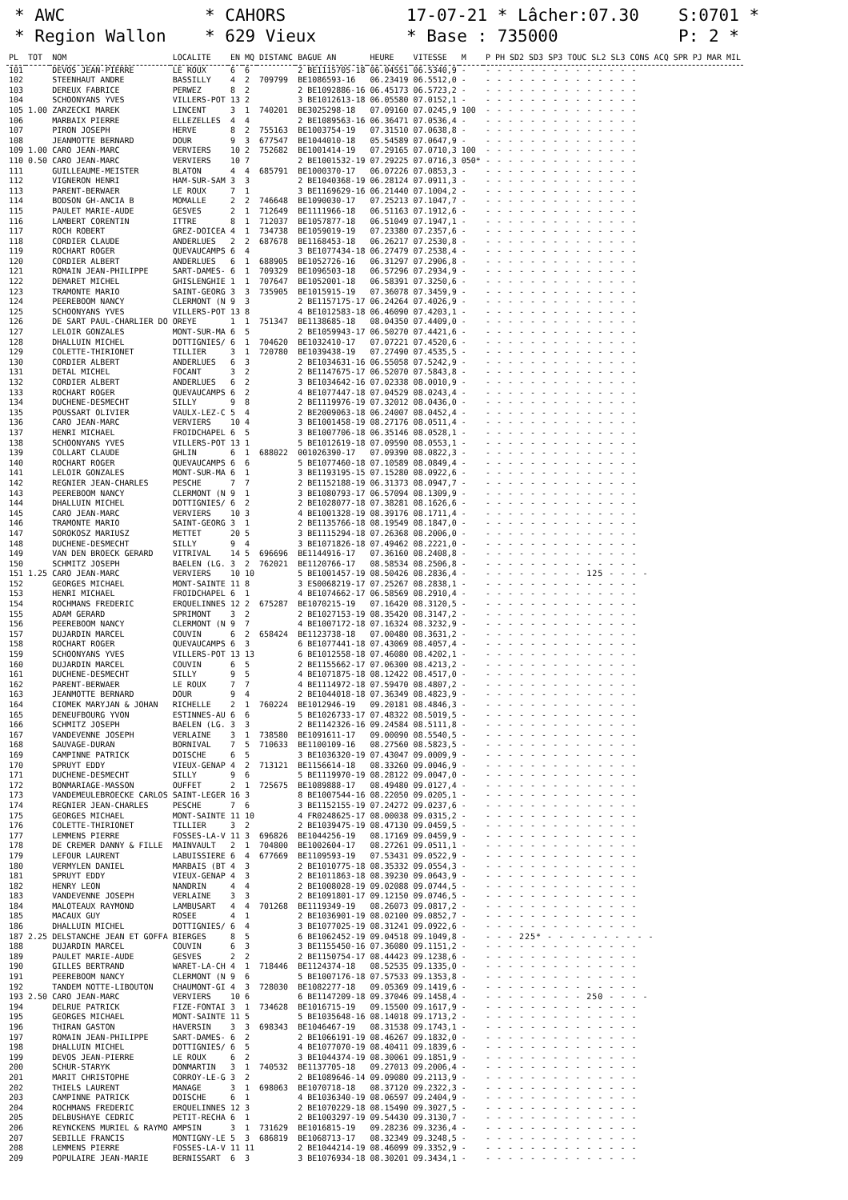* AWC
* CAHORS
17-07-21 * Lâcher:07.30
S:0701 *
* Region Wallon
* 629 Vieux
* Base : 735000
P: 2 *
| PL | TOT | NOM | LOCALITE | EN | MQ | DISTANC | BAGUE AN | HEURE | VITESSE | M | P PH SD2 SD3 SP3 TOUC SL2 SL3 CONS ACQ SPR PJ MAR MIL |
| --- | --- | --- | --- | --- | --- | --- | --- | --- | --- | --- | --- |
| 101 | | DEVOS JEAN-PIERRE | LE ROUX | 6 | 6 | | 2 BE1115705-18 | 06.04551 | 06.5340,9 | - | - - - - - - - - - - - - - - |
| 102 | | STEENHAUT ANDRE | BASSILLY | 4 | 2 | 709799 | BE1086593-16 | 06.23419 | 06.5512,0 | - | - - - - - - - - - - - - - - |
| 103 | | DEREUX FABRICE | PERWEZ | 8 | 2 | | 2 BE1092886-16 | 06.45173 | 06.5723,2 | - | - - - - - - - - - - - - - - |
| 104 | | SCHOONYANS YVES | VILLERS-POT | 13 | 2 | | 3 BE1012613-18 | 06.05580 | 07.0152,1 | - | - - - - - - - - - - - - - - |
| 105 | 1.00 | ZARZECKI MAREK | LINCENT | 3 | 1 | 740201 | BE3025298-18 | 07.09160 | 07.0245,9 | 100 | - - - - - - - - - - - - - - |
| 106 | | MARBAIX PIERRE | ELLEZELLES | 4 | 4 | | 2 BE1089563-16 | 06.36471 | 07.0536,4 | - | - - - - - - - - - - - - - - |
| 107 | | PIRON JOSEPH | HERVE | 8 | 2 | 755163 | BE1003754-19 | 07.31510 | 07.0638,8 | - | - - - - - - - - - - - - - - |
| 108 | | JEANMOTTE BERNARD | DOUR | 9 | 3 | 677547 | BE1044010-18 | 05.54589 | 07.0647,9 | - | - - - - - - - - - - - - - - |
| 109 | 1.00 | CARO JEAN-MARC | VERVIERS | 10 | 2 | 752682 | BE1001414-19 | 07.29165 | 07.0710,3 | 100 | - - - - - - - - - - - - - - |
| 110 | 0.50 | CARO JEAN-MARC | VERVIERS | 10 | 7 | | 2 BE1001532-19 | 07.29225 | 07.0716,3 | 050* | - - - - - - - - - - - - - - |
| 111 | | GUILLEAUME-MEISTER | BLATON | 4 | 4 | 685791 | BE1000370-17 | 06.07226 | 07.0853,3 | - | - - - - - - - - - - - - - - |
| 112 | | VIGNERON HENRI | HAM-SUR-SAM | 3 | 3 | | 2 BE1040368-19 | 06.28124 | 07.0911,3 | - | - - - - - - - - - - - - - - |
| 113 | | PARENT-BERWAER | LE ROUX | 7 | 1 | | 3 BE1169629-16 | 06.21440 | 07.1004,2 | - | - - - - - - - - - - - - - - |
| 114 | | BODSON GH-ANCIA B | MOMALLE | 2 | 2 | 746648 | BE1090030-17 | 07.25213 | 07.1047,7 | - | - - - - - - - - - - - - - - |
| 115 | | PAULET MARIE-AUDE | GESVES | 2 | 1 | 712649 | BE1111966-18 | 06.51163 | 07.1912,6 | - | - - - - - - - - - - - - - - |
| 116 | | LAMBERT CORENTIN | ITTRE | 8 | 1 | 712037 | BE1057877-18 | 06.51049 | 07.1947,1 | - | - - - - - - - - - - - - - - |
| 117 | | ROCH ROBERT | GREZ-DOICEA | 4 | 1 | 734738 | BE1059019-19 | 07.23380 | 07.2357,6 | - | - - - - - - - - - - - - - - |
| 118 | | CORDIER CLAUDE | ANDERLUES | 2 | 2 | 687678 | BE1168453-18 | 06.26217 | 07.2530,8 | - | - - - - - - - - - - - - - - |
| 119 | | ROCHART ROGER | QUEVAUCAMPS | 6 | 4 | | 3 BE1077434-18 | 06.27479 | 07.2538,4 | - | - - - - - - - - - - - - - - |
| 120 | | CORDIER ALBERT | ANDERLUES | 6 | 1 | 688905 | BE1052726-16 | 06.31297 | 07.2906,8 | - | - - - - - - - - - - - - - - |
| 121 | | ROMAIN JEAN-PHILIPPE | SART-DAMES- | 6 | 1 | 709329 | BE1096503-18 | 06.57296 | 07.2934,9 | - | - - - - - - - - - - - - - - |
| 122 | | DEMARET MICHEL | GHISLENGHIE | 1 | 1 | 707647 | BE1052001-18 | 06.58391 | 07.3250,6 | - | - - - - - - - - - - - - - - |
| 123 | | TRAMONTE MARIO | SAINT-GEORG | 3 | 3 | 735905 | BE1015915-19 | 07.36078 | 07.3459,9 | - | - - - - - - - - - - - - - - |
| 124 | | PEEREBOOM NANCY | CLERMONT (N | 9 | 3 | | 2 BE1157175-17 | 06.24264 | 07.4026,9 | - | - - - - - - - - - - - - - - |
| 125 | | SCHOONYANS YVES | VILLERS-POT | 13 | 8 | | 4 BE1012583-18 | 06.46090 | 07.4203,1 | - | - - - - - - - - - - - - - - |
| 126 | | DE SART PAUL-CHARLIER DO | OREYE | 1 | 1 | 751347 | BE1138685-18 | 08.04350 | 07.4409,0 | - | - - - - - - - - - - - - - - |
| 127 | | LELOIR GONZALES | MONT-SUR-MA | 6 | 5 | | 2 BE1059943-17 | 06.50270 | 07.4421,6 | - | - - - - - - - - - - - - - - |
| 128 | | DHALLUIN MICHEL | DOTTIGNIES/ | 6 | 1 | 704620 | BE1032410-17 | 07.07221 | 07.4520,6 | - | - - - - - - - - - - - - - - |
| 129 | | COLETTE-THIRIONET | TILLIER | 3 | 1 | 720780 | BE1039438-19 | 07.27490 | 07.4535,5 | - | - - - - - - - - - - - - - - |
| 130 | | CORDIER ALBERT | ANDERLUES | 6 | 3 | | 2 BE1034631-16 | 06.55058 | 07.5242,9 | - | - - - - - - - - - - - - - - |
| 131 | | DETAL MICHEL | FOCANT | 3 | 2 | | 2 BE1147675-17 | 06.52070 | 07.5843,8 | - | - - - - - - - - - - - - - - |
| 132 | | CORDIER ALBERT | ANDERLUES | 6 | 2 | | 3 BE1034642-16 | 07.02338 | 08.0010,9 | - | - - - - - - - - - - - - - - |
| 133 | | ROCHART ROGER | QUEVAUCAMPS | 6 | 2 | | 4 BE1077447-18 | 07.04529 | 08.0243,4 | - | - - - - - - - - - - - - - - |
| 134 | | DUCHENE-DESMECHT | SILLY | 9 | 8 | | 2 BE1119976-19 | 07.32012 | 08.0436,0 | - | - - - - - - - - - - - - - - |
| 135 | | POUSSART OLIVIER | VAULX-LEZ-C | 5 | 4 | | 2 BE2009063-18 | 06.24007 | 08.0452,4 | - | - - - - - - - - - - - - - - |
| 136 | | CARO JEAN-MARC | VERVIERS | 10 | 4 | | 3 BE1001458-19 | 08.27176 | 08.0511,4 | - | - - - - - - - - - - - - - - |
| 137 | | HENRI MICHAEL | FROIDCHAPEL | 6 | 5 | | 3 BE1007706-18 | 06.35146 | 08.0528,1 | - | - - - - - - - - - - - - - - |
| 138 | | SCHOONYANS YVES | VILLERS-POT | 13 | 1 | | 5 BE1012619-18 | 07.09590 | 08.0553,1 | - | - - - - - - - - - - - - - - |
| 139 | | COLLART CLAUDE | GHLIN | 6 | 1 | 688022 | 001026390-17 | 07.09390 | 08.0822,3 | - | - - - - - - - - - - - - - - |
| 140 | | ROCHART ROGER | QUEVAUCAMPS | 6 | 6 | | 5 BE1077460-18 | 07.10589 | 08.0849,4 | - | - - - - - - - - - - - - - - |
| 141 | | LELOIR GONZALES | MONT-SUR-MA | 6 | 1 | | 3 BE1193195-15 | 07.15280 | 08.0922,6 | - | - - - - - - - - - - - - - - |
| 142 | | REGNIER JEAN-CHARLES | PESCHE | 7 | 7 | | 2 BE1152188-19 | 06.31373 | 08.0947,7 | - | - - - - - - - - - - - - - - |
| 143 | | PEEREBOOM NANCY | CLERMONT (N | 9 | 1 | | 3 BE1080793-17 | 06.57094 | 08.1309,9 | - | - - - - - - - - - - - - - - |
| 144 | | DHALLUIN MICHEL | DOTTIGNIES/ | 6 | 2 | | 2 BE1028077-18 | 07.38281 | 08.1626,6 | - | - - - - - - - - - - - - - - |
| 145 | | CARO JEAN-MARC | VERVIERS | 10 | 3 | | 4 BE1001328-19 | 08.39176 | 08.1711,4 | - | - - - - - - - - - - - - - - |
| 146 | | TRAMONTE MARIO | SAINT-GEORG | 3 | 1 | | 2 BE1135766-18 | 08.19549 | 08.1847,0 | - | - - - - - - - - - - - - - - |
| 147 | | SOROKOSZ MARIUSZ | METTET | 20 | 5 | | 3 BE1115294-18 | 07.26368 | 08.2006,0 | - | - - - - - - - - - - - - - - |
| 148 | | DUCHENE-DESMECHT | SILLY | 9 | 4 | | 3 BE1071826-18 | 07.49462 | 08.2221,0 | - | - - - - - - - - - - - - - - |
| 149 | | VAN DEN BROECK GERARD | VITRIVAL | 14 | 5 | 696696 | BE1144916-17 | 07.36160 | 08.2408,8 | - | - - - - - - - - - - - - - - |
| 150 | | SCHMITZ JOSEPH | BAELEN (LG. | 3 | 2 | 762021 | BE1120766-17 | 08.58534 | 08.2506,8 | - | - - - - - - - - - - - - - - |
| 151 | 1.25 | CARO JEAN-MARC | VERVIERS | 10 | 10 | | 5 BE1001457-19 | 08.50426 | 08.2836,4 | - | - - - - - - - - - 125 - - - - |
| 152 | | GEORGES MICHAEL | MONT-SAINTE | 11 | 8 | | 3 ES0068219-17 | 07.25267 | 08.2838,1 | - | - - - - - - - - - - - - - - |
| 153 | | HENRI MICHAEL | FROIDCHAPEL | 6 | 1 | | 4 BE1074662-17 | 06.58569 | 08.2910,4 | - | - - - - - - - - - - - - - - |
| 154 | | ROCHMANS FREDERIC | ERQUELINNES | 12 | 2 | 675287 | BE1070215-19 | 07.16420 | 08.3120,5 | - | - - - - - - - - - - - - - - |
| 155 | | ADAM GERARD | SPRIMONT | 3 | 2 | | 2 BE1027153-19 | 08.35420 | 08.3147,2 | - | - - - - - - - - - - - - - - |
| 156 | | PEEREBOOM NANCY | CLERMONT (N | 9 | 7 | | 4 BE1007172-18 | 07.16324 | 08.3232,9 | - | - - - - - - - - - - - - - - |
| 157 | | DUJARDIN MARCEL | COUVIN | 6 | 2 | 658424 | BE1123738-18 | 07.00480 | 08.3631,2 | - | - - - - - - - - - - - - - - |
| 158 | | ROCHART ROGER | QUEVAUCAMPS | 6 | 3 | | 6 BE1077441-18 | 07.43069 | 08.4057,4 | - | - - - - - - - - - - - - - - |
| 159 | | SCHOONYANS YVES | VILLERS-POT | 13 | 13 | | 6 BE1012558-18 | 07.46080 | 08.4202,1 | - | - - - - - - - - - - - - - - |
| 160 | | DUJARDIN MARCEL | COUVIN | 6 | 5 | | 2 BE1155662-17 | 07.06300 | 08.4213,2 | - | - - - - - - - - - - - - - - |
| 161 | | DUCHENE-DESMECHT | SILLY | 9 | 5 | | 4 BE1071875-18 | 08.12422 | 08.4517,0 | - | - - - - - - - - - - - - - - |
| 162 | | PARENT-BERWAER | LE ROUX | 7 | 7 | | 4 BE1114972-18 | 07.59470 | 08.4807,2 | - | - - - - - - - - - - - - - - |
| 163 | | JEANMOTTE BERNARD | DOUR | 9 | 4 | | 2 BE1044018-18 | 07.36349 | 08.4823,9 | - | - - - - - - - - - - - - - - |
| 164 | | CIOMEK MARYJAN & JOHAN | RICHELLE | 2 | 1 | 760224 | BE1012946-19 | 09.20181 | 08.4846,3 | - | - - - - - - - - - - - - - - |
| 165 | | DENEUFBOURG YVON | ESTINNES-AU | 6 | 6 | | 5 BE1026733-17 | 07.48322 | 08.5019,5 | - | - - - - - - - - - - - - - - |
| 166 | | SCHMITZ JOSEPH | BAELEN (LG. | 3 | 3 | | 2 BE1142326-16 | 09.24584 | 08.5111,8 | - | - - - - - - - - - - - - - - |
| 167 | | VANDEVENNE JOSEPH | VERLAINE | 3 | 1 | 738580 | BE1091611-17 | 09.00090 | 08.5540,5 | - | - - - - - - - - - - - - - - |
| 168 | | SAUVAGE-DURAN | BORNIVAL | 7 | 5 | 710633 | BE1100109-16 | 08.27560 | 08.5823,5 | - | - - - - - - - - - - - - - - |
| 169 | | CAMPINNE PATRICK | DOISCHE | 6 | 5 | | 3 BE1036320-19 | 07.43047 | 09.0009,9 | - | - - - - - - - - - - - - - - |
| 170 | | SPRUYT EDDY | VIEUX-GENAP | 4 | 2 | 713121 | BE1156614-18 | 08.33260 | 09.0046,9 | - | - - - - - - - - - - - - - - |
| 171 | | DUCHENE-DESMECHT | SILLY | 9 | 6 | | 5 BE1119970-19 | 08.28122 | 09.0047,0 | - | - - - - - - - - - - - - - - |
| 172 | | BONMARIAGE-MASSON | OUFFET | 2 | 1 | 725675 | BE1089888-17 | 08.49480 | 09.0127,4 | - | - - - - - - - - - - - - - - |
| 173 | | VANDEMEULEBROECKE CARLOS | SAINT-LEGER | 16 | 3 | | 8 BE1007544-16 | 08.22050 | 09.0205,1 | - | - - - - - - - - - - - - - - |
| 174 | | REGNIER JEAN-CHARLES | PESCHE | 7 | 6 | | 3 BE1152155-19 | 07.24272 | 09.0237,6 | - | - - - - - - - - - - - - - - |
| 175 | | GEORGES MICHAEL | MONT-SAINTE | 11 | 10 | | 4 FR0248625-17 | 08.00038 | 09.0315,2 | - | - - - - - - - - - - - - - - |
| 176 | | COLETTE-THIRIONET | TILLIER | 3 | 2 | | 2 BE1039475-19 | 08.47130 | 09.0459,5 | - | - - - - - - - - - - - - - - |
| 177 | | LEMMENS PIERRE | FOSSES-LA-V | 11 | 3 | 696826 | BE1044256-19 | 08.17169 | 09.0459,9 | - | - - - - - - - - - - - - - - |
| 178 | | DE CREMER DANNY & FILLE | MAINVAULT | 2 | 1 | 704800 | BE1002604-17 | 08.27261 | 09.0511,1 | - | - - - - - - - - - - - - - - |
| 179 | | LEFOUR LAURENT | LABUISSIERE | 6 | 4 | 677669 | BE1109593-19 | 07.53431 | 09.0522,9 | - | - - - - - - - - - - - - - - |
| 180 | | VERMYLEN DANIEL | MARBAIS (BT | 4 | 3 | | 2 BE1010775-18 | 08.35332 | 09.0554,3 | - | - - - - - - - - - - - - - - |
| 181 | | SPRUYT EDDY | VIEUX-GENAP | 4 | 3 | | 2 BE1011863-18 | 08.39230 | 09.0643,9 | - | - - - - - - - - - - - - - - |
| 182 | | HENRY LEON | NANDRIN | 4 | 4 | | 2 BE1008028-19 | 09.02088 | 09.0744,5 | - | - - - - - - - - - - - - - - |
| 183 | | VANDEVENNE JOSEPH | VERLAINE | 3 | 3 | | 2 BE1091801-17 | 09.12150 | 09.0746,5 | - | - - - - - - - - - - - - - - |
| 184 | | MALOTEAUX RAYMOND | LAMBUSART | 4 | 4 | 701268 | BE1119349-19 | 08.26073 | 09.0817,2 | - | - - - - - - - - - - - - - - |
| 185 | | MACAUX GUY | ROSEE | 4 | 1 | | 2 BE1036901-19 | 08.02100 | 09.0852,7 | - | - - - - - - - - - - - - - - |
| 186 | | DHALLUIN MICHEL | DOTTIGNIES/ | 6 | 4 | | 3 BE1077025-19 | 08.31241 | 09.0922,6 | - | - - - - - - - - - - - - - - |
| 187 | 2.25 | DELSTANCHE JEAN ET GOFFA | BIERGES | 8 | 5 | | 6 BE1062452-19 | 09.04518 | 09.1049,8 | - | - - - 225* - - - - - - - - - - |
| 188 | | DUJARDIN MARCEL | COUVIN | 6 | 3 | | 3 BE1155450-16 | 07.36080 | 09.1151,2 | - | - - - - - - - - - - - - - - |
| 189 | | PAULET MARIE-AUDE | GESVES | 2 | 2 | | 2 BE1150754-17 | 08.44423 | 09.1238,6 | - | - - - - - - - - - - - - - - |
| 190 | | GILLES BERTRAND | WARET-LA-CH | 4 | 1 | 718446 | BE1124374-18 | 08.52535 | 09.1335,0 | - | - - - - - - - - - - - - - - |
| 191 | | PEEREBOOM NANCY | CLERMONT (N | 9 | 6 | | 5 BE1007176-18 | 07.57533 | 09.1353,8 | - | - - - - - - - - - - - - - - |
| 192 | | TANDEM NOTTE-LIBOUTON | CHAUMONT-GI | 4 | 3 | 728030 | BE1082277-18 | 09.05369 | 09.1419,6 | - | - - - - - - - - - - - - - - |
| 193 | 2.50 | CARO JEAN-MARC | VERVIERS | 10 | 6 | | 6 BE1147209-18 | 09.37046 | 09.1458,4 | - | - - - - - - - - - 250 - - - - |
| 194 | | DELRUE PATRICK | FIZE-FONTAI | 3 | 1 | 734628 | BE1016715-19 | 09.15500 | 09.1617,9 | - | - - - - - - - - - - - - - - |
| 195 | | GEORGES MICHAEL | MONT-SAINTE | 11 | 5 | | 5 BE1035648-16 | 08.14018 | 09.1713,2 | - | - - - - - - - - - - - - - - |
| 196 | | THIRAN GASTON | HAVERSIN | 3 | 3 | 698343 | BE1046467-19 | 08.31538 | 09.1743,1 | - | - - - - - - - - - - - - - - |
| 197 | | ROMAIN JEAN-PHILIPPE | SART-DAMES- | 6 | 2 | | 2 BE1066191-19 | 08.46267 | 09.1832,0 | - | - - - - - - - - - - - - - - |
| 198 | | DHALLUIN MICHEL | DOTTIGNIES/ | 6 | 5 | | 4 BE1077070-19 | 08.40411 | 09.1839,6 | - | - - - - - - - - - - - - - - |
| 199 | | DEVOS JEAN-PIERRE | LE ROUX | 6 | 2 | | 3 BE1044374-19 | 08.30061 | 09.1851,9 | - | - - - - - - - - - - - - - - |
| 200 | | SCHUR-STARYK | DONMARTIN | 3 | 1 | 740532 | BE1137705-18 | 09.27013 | 09.2006,4 | - | - - - - - - - - - - - - - - |
| 201 | | MARIT CHRISTOPHE | CORROY-LE-G | 3 | 2 | | 2 BE1089646-14 | 09.09080 | 09.2113,9 | - | - - - - - - - - - - - - - - |
| 202 | | THIELS LAURENT | MANAGE | 3 | 1 | 698063 | BE1070718-18 | 08.37120 | 09.2322,3 | - | - - - - - - - - - - - - - - |
| 203 | | CAMPINNE PATRICK | DOISCHE | 6 | 1 | | 4 BE1036340-19 | 08.06597 | 09.2404,9 | - | - - - - - - - - - - - - - - |
| 204 | | ROCHMANS FREDERIC | ERQUELINNES | 12 | 3 | | 2 BE1070229-18 | 08.15490 | 09.3027,5 | - | - - - - - - - - - - - - - - |
| 205 | | DELBUSHAYE CEDRIC | PETIT-RECHA | 6 | 1 | | 2 BE1003297-19 | 09.54430 | 09.3130,7 | - | - - - - - - - - - - - - - - |
| 206 | | REYNCKENS MURIEL & RAYMO | AMPSIN | 3 | 1 | 731629 | BE1016815-19 | 09.28236 | 09.3236,4 | - | - - - - - - - - - - - - - - |
| 207 | | SEBILLE FRANCIS | MONTIGNY-LE | 5 | 3 | 686819 | BE1068713-17 | 08.32349 | 09.3248,5 | - | - - - - - - - - - - - - - - |
| 208 | | LEMMENS PIERRE | FOSSES-LA-V | 11 | 11 | | 2 BE1044214-19 | 08.46099 | 09.3352,9 | - | - - - - - - - - - - - - - - |
| 209 | | POPULAIRE JEAN-MARIE | BERNISSART | 6 | 3 | | 3 BE1076934-18 | 08.30201 | 09.3434,1 | - | - - - - - - - - - - - - - - |